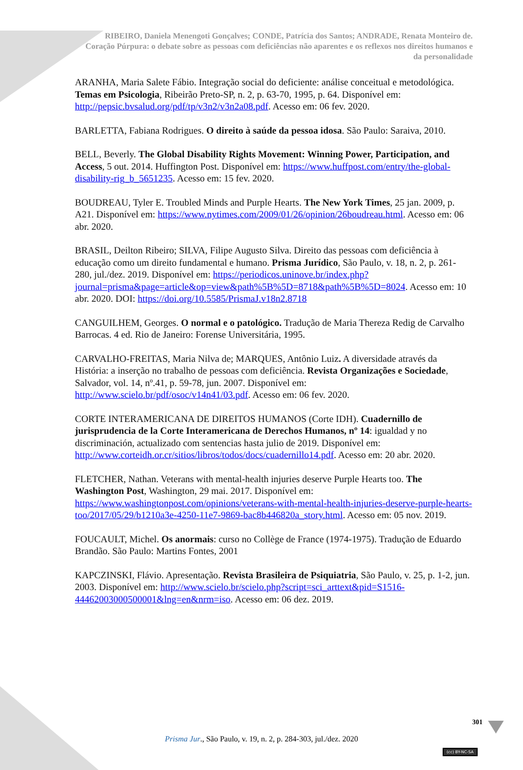RIBEIRO, Daniela Menengoti Gonçalves; CONDE, Patrícia dos Santos; ANDRADE, Renata Monteiro de. Coração Púrpura: o debate sobre as pessoas com deficiências não aparentes e os reflexos nos direitos humanos e da personalidade
ARANHA, Maria Salete Fábio. Integração social do deficiente: análise conceitual e metodológica. Temas em Psicologia, Ribeirão Preto-SP, n. 2, p. 63-70, 1995, p. 64. Disponível em: http://pepsic.bvsalud.org/pdf/tp/v3n2/v3n2a08.pdf. Acesso em: 06 fev. 2020.
BARLETTA, Fabiana Rodrigues. O direito à saúde da pessoa idosa. São Paulo: Saraiva, 2010.
BELL, Beverly. The Global Disability Rights Movement: Winning Power, Participation, and Access, 5 out. 2014. Huffington Post. Disponível em: https://www.huffpost.com/entry/the-global-disability-rig_b_5651235. Acesso em: 15 fev. 2020.
BOUDREAU, Tyler E. Troubled Minds and Purple Hearts. The New York Times, 25 jan. 2009, p. A21. Disponível em: https://www.nytimes.com/2009/01/26/opinion/26boudreau.html. Acesso em: 06 abr. 2020.
BRASIL, Deilton Ribeiro; SILVA, Filipe Augusto Silva. Direito das pessoas com deficiência à educação como um direito fundamental e humano. Prisma Jurídico, São Paulo, v. 18, n. 2, p. 261-280, jul./dez. 2019. Disponível em: https://periodicos.uninove.br/index.php?journal=prisma&page=article&op=view&path%5B%5D=8718&path%5B%5D=8024. Acesso em: 10 abr. 2020. DOI: https://doi.org/10.5585/PrismaJ.v18n2.8718
CANGUILHEM, Georges. O normal e o patológico. Tradução de Maria Thereza Redig de Carvalho Barrocas. 4 ed. Rio de Janeiro: Forense Universitária, 1995.
CARVALHO-FREITAS, Maria Nilva de; MARQUES, Antônio Luiz. A diversidade através da História: a inserção no trabalho de pessoas com deficiência. Revista Organizações e Sociedade, Salvador, vol. 14, nº.41, p. 59-78, jun. 2007. Disponível em: http://www.scielo.br/pdf/osoc/v14n41/03.pdf. Acesso em: 06 fev. 2020.
CORTE INTERAMERICANA DE DIREITOS HUMANOS (Corte IDH). Cuadernillo de jurisprudencia de la Corte Interamericana de Derechos Humanos, nº 14: igualdad y no discriminación, actualizado com sentencias hasta julio de 2019. Disponível em: http://www.corteidh.or.cr/sitios/libros/todos/docs/cuadernillo14.pdf. Acesso em: 20 abr. 2020.
FLETCHER, Nathan. Veterans with mental-health injuries deserve Purple Hearts too. The Washington Post, Washington, 29 mai. 2017. Disponível em: https://www.washingtonpost.com/opinions/veterans-with-mental-health-injuries-deserve-purple-hearts-too/2017/05/29/b1210a3e-4250-11e7-9869-bac8b446820a_story.html. Acesso em: 05 nov. 2019.
FOUCAULT, Michel. Os anormais: curso no Collège de France (1974-1975). Tradução de Eduardo Brandão. São Paulo: Martins Fontes, 2001
KAPCZINSKI, Flávio. Apresentação. Revista Brasileira de Psiquiatria, São Paulo, v. 25, p. 1-2, jun. 2003. Disponível em: http://www.scielo.br/scielo.php?script=sci_arttext&pid=S1516-44462003000500001&lng=en&nrm=iso. Acesso em: 06 dez. 2019.
301
Prisma Jur., São Paulo, v. 19, n. 2, p. 284-303, jul./dez. 2020
(cc) BY-NC-SA